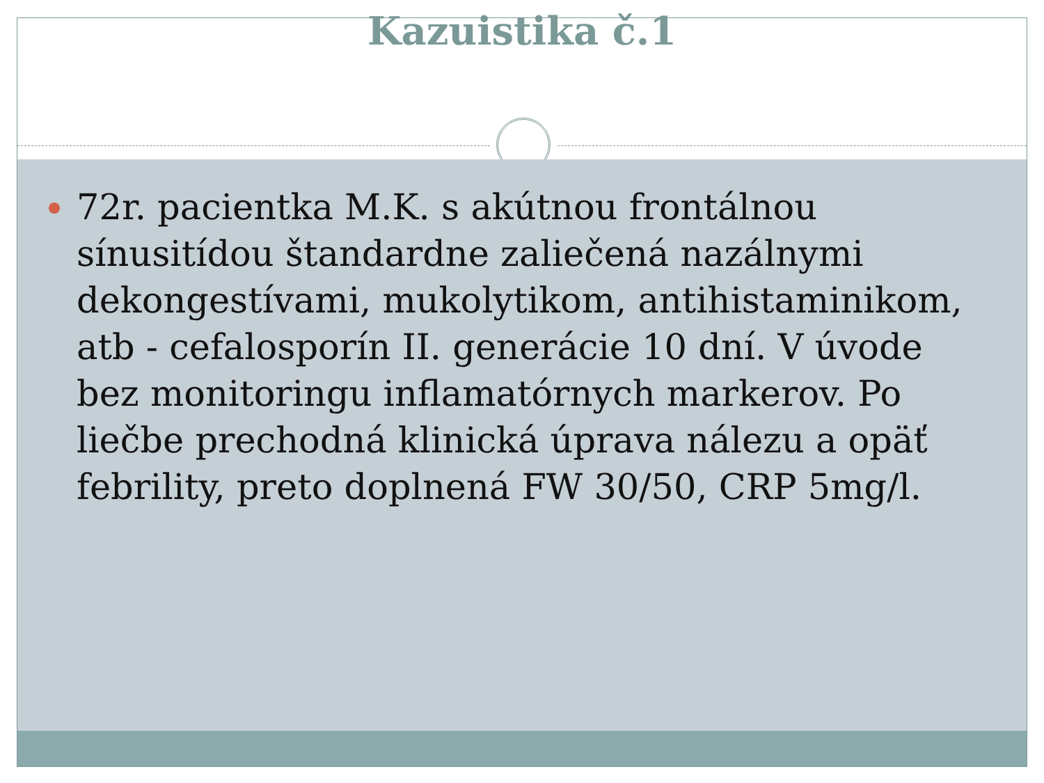Kazuistika č.1
72r. pacientka M.K. s akútnou frontálnou sínusitídou štandardne zaliečená nazálnymi dekongestívami, mukolytikom, antihistaminikom, atb - cefalosporín II. generácie 10 dní. V úvode bez monitoringu inflamatórnych markerov. Po liečbe prechodná klinická úprava nálezu a opäť febrility, preto doplnená FW 30/50, CRP 5mg/l.